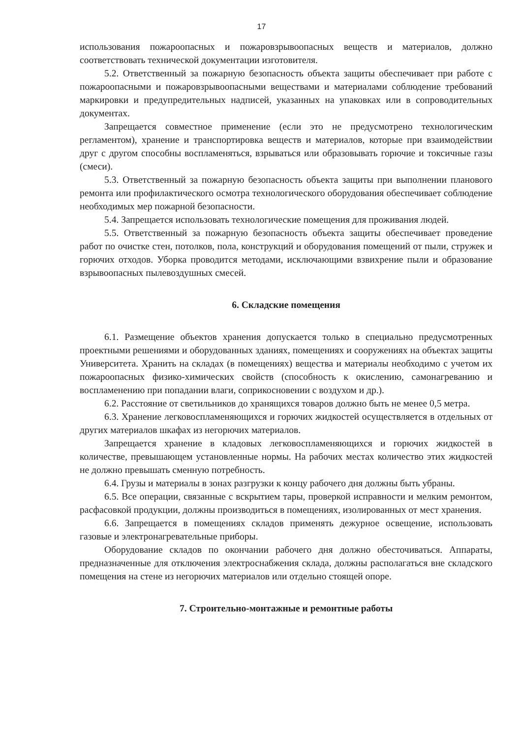17
использования пожароопасных и пожаровзрывоопасных веществ и материалов, должно соответствовать технической документации изготовителя.
5.2. Ответственный за пожарную безопасность объекта защиты обеспечивает при работе с пожароопасными и пожаровзрывоопасными веществами и материалами соблюдение требований маркировки и предупредительных надписей, указанных на упаковках или в сопроводительных документах.
Запрещается совместное применение (если это не предусмотрено технологическим регламентом), хранение и транспортировка веществ и материалов, которые при взаимодействии друг с другом способны воспламеняться, взрываться или образовывать горючие и токсичные газы (смеси).
5.3. Ответственный за пожарную безопасность объекта защиты при выполнении планового ремонта или профилактического осмотра технологического оборудования обеспечивает соблюдение необходимых мер пожарной безопасности.
5.4. Запрещается использовать технологические помещения для проживания людей.
5.5. Ответственный за пожарную безопасность объекта защиты обеспечивает проведение работ по очистке стен, потолков, пола, конструкций и оборудования помещений от пыли, стружек и горючих отходов. Уборка проводится методами, исключающими взвихрение пыли и образование взрывоопасных пылевоздушных смесей.
6. Складские помещения
6.1. Размещение объектов хранения допускается только в специально предусмотренных проектными решениями и оборудованных зданиях, помещениях и сооружениях на объектах защиты Университета. Хранить на складах (в помещениях) вещества и материалы необходимо с учетом их пожароопасных физико-химических свойств (способность к окислению, самонагреванию и воспламенению при попадании влаги, соприкосновении с воздухом и др.).
6.2. Расстояние от светильников до хранящихся товаров должно быть не менее 0,5 метра.
6.3. Хранение легковоспламеняющихся и горючих жидкостей осуществляется в отдельных от других материалов шкафах из негорючих материалов.
Запрещается хранение в кладовых легковоспламеняющихся и горючих жидкостей в количестве, превышающем установленные нормы. На рабочих местах количество этих жидкостей не должно превышать сменную потребность.
6.4. Грузы и материалы в зонах разгрузки к концу рабочего дня должны быть убраны.
6.5. Все операции, связанные с вскрытием тары, проверкой исправности и мелким ремонтом, расфасовкой продукции, должны производиться в помещениях, изолированных от мест хранения.
6.6. Запрещается в помещениях складов применять дежурное освещение, использовать газовые и электронагревательные приборы.
Оборудование складов по окончании рабочего дня должно обесточиваться. Аппараты, предназначенные для отключения электроснабжения склада, должны располагаться вне складского помещения на стене из негорючих материалов или отдельно стоящей опоре.
7. Строительно-монтажные и ремонтные работы